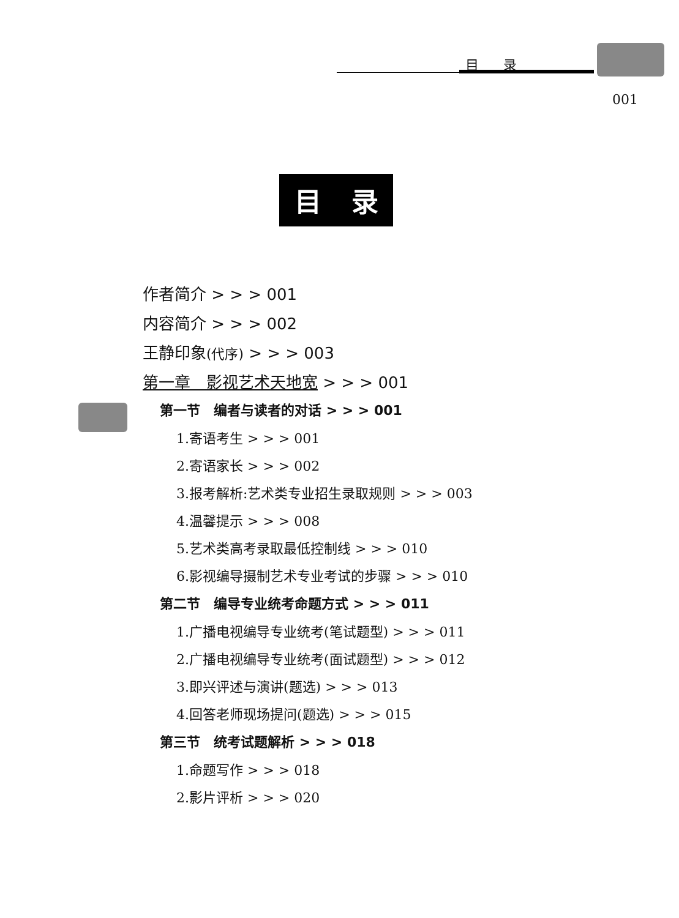目录
001
目 录
作者简介 > > > 001
内容简介 > > > 002
王静印象(代序) > > > 003
第一章　影视艺术天地宽 > > > 001
第一节　编者与读者的对话 > > > 001
1.寄语考生 > > > 001
2.寄语家长 > > > 002
3.报考解析:艺术类专业招生录取规则 > > > 003
4.温馨提示 > > > 008
5.艺术类高考录取最低控制线 > > > 010
6.影视编导摄制艺术专业考试的步骤 > > > 010
第二节　编导专业统考命题方式 > > > 011
1.广播电视编导专业统考(笔试题型) > > > 011
2.广播电视编导专业统考(面试题型) > > > 012
3.即兴评述与演讲(题选) > > > 013
4.回答老师现场提问(题选) > > > 015
第三节　统考试题解析 > > > 018
1.命题写作 > > > 018
2.影片评析 > > > 020